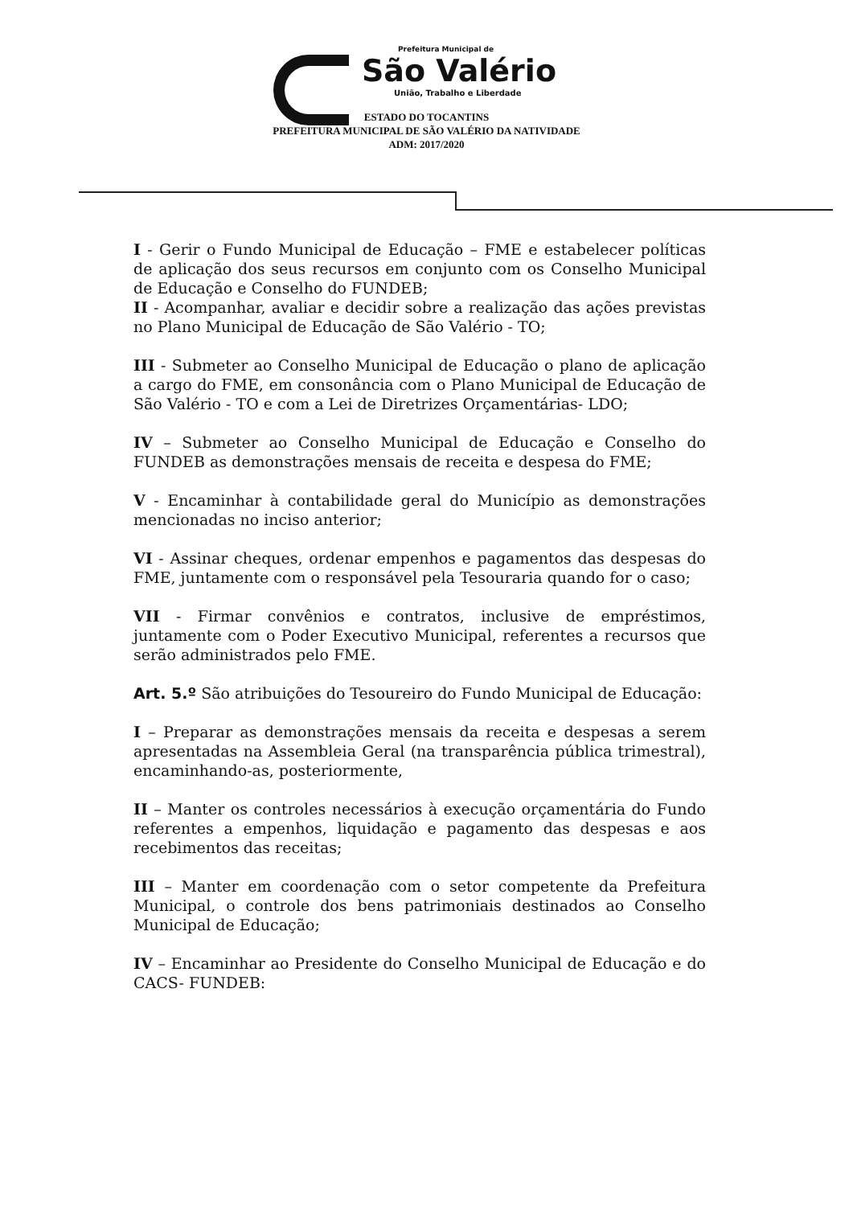Prefeitura Municipal de
São Valério
União, Trabalho e Liberdade
ESTADO DO TOCANTINS
PREFEITURA MUNICIPAL DE SÃO VALÉRIO DA NATIVIDADE
ADM: 2017/2020
I - Gerir o Fundo Municipal de Educação – FME e estabelecer políticas de aplicação dos seus recursos em conjunto com os Conselho Municipal de Educação e Conselho do FUNDEB;
II - Acompanhar, avaliar e decidir sobre a realização das ações previstas no Plano Municipal de Educação de São Valério - TO;
III - Submeter ao Conselho Municipal de Educação o plano de aplicação a cargo do FME, em consonância com o Plano Municipal de Educação de São Valério - TO e com a Lei de Diretrizes Orçamentárias- LDO;
IV – Submeter ao Conselho Municipal de Educação e Conselho do FUNDEB as demonstrações mensais de receita e despesa do FME;
V - Encaminhar à contabilidade geral do Município as demonstrações mencionadas no inciso anterior;
VI - Assinar cheques, ordenar empenhos e pagamentos das despesas do FME, juntamente com o responsável pela Tesouraria quando for o caso;
VII - Firmar convênios e contratos, inclusive de empréstimos, juntamente com o Poder Executivo Municipal, referentes a recursos que serão administrados pelo FME.
Art. 5.º São atribuições do Tesoureiro do Fundo Municipal de Educação:
I – Preparar as demonstrações mensais da receita e despesas a serem apresentadas na Assembleia Geral (na transparência pública trimestral), encaminhando-as, posteriormente,
II – Manter os controles necessários à execução orçamentária do Fundo referentes a empenhos, liquidação e pagamento das despesas e aos recebimentos das receitas;
III – Manter em coordenação com o setor competente da Prefeitura Municipal, o controle dos bens patrimoniais destinados ao Conselho Municipal de Educação;
IV – Encaminhar ao Presidente do Conselho Municipal de Educação e do CACS- FUNDEB: